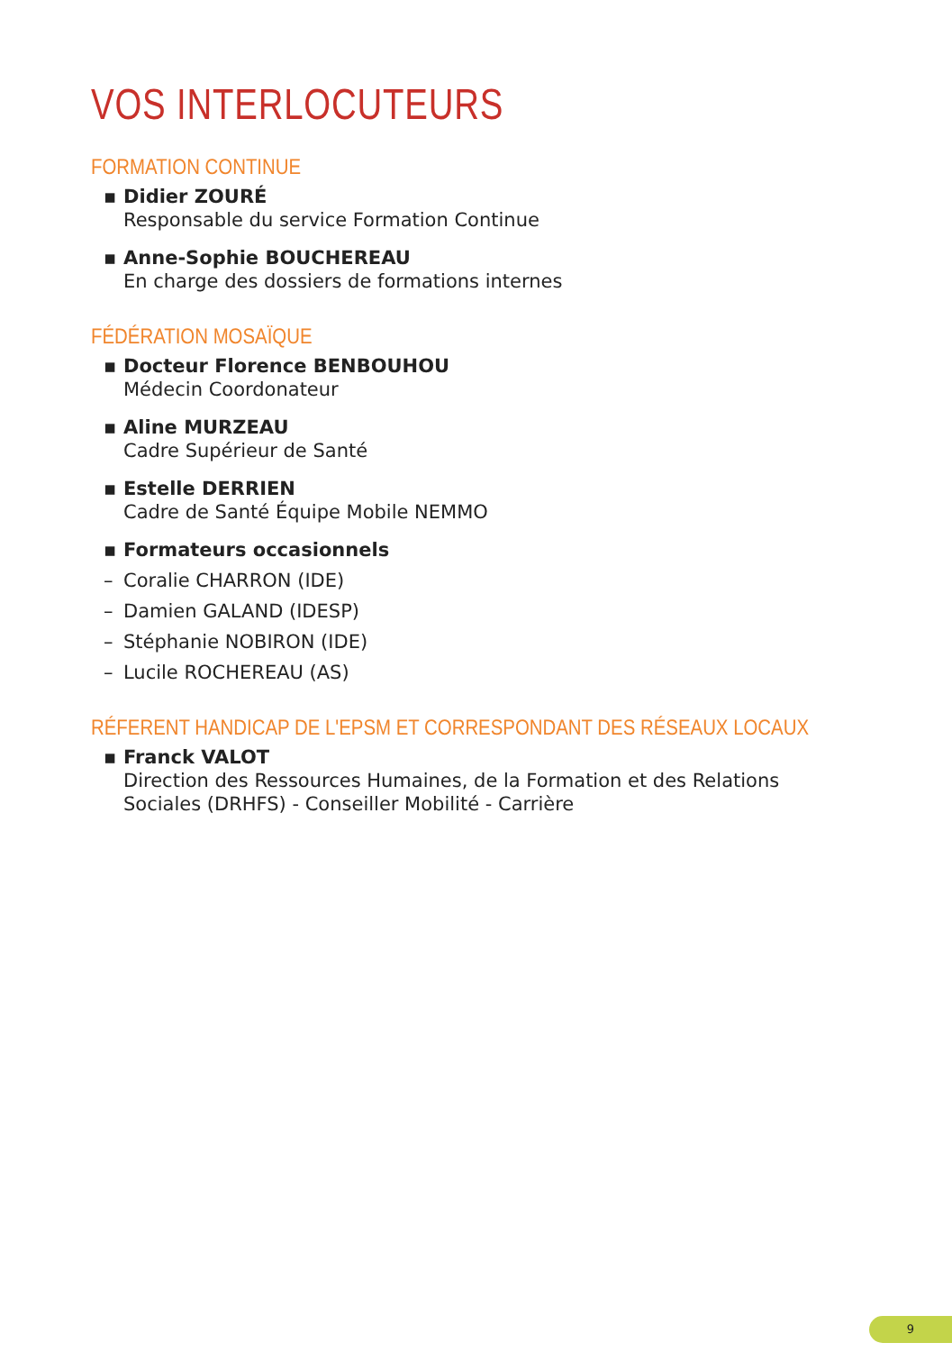VOS INTERLOCUTEURS
FORMATION CONTINUE
▪ Didier ZOURÉ
Responsable du service Formation Continue
▪ Anne-Sophie BOUCHEREAU
En charge des dossiers de formations internes
FÉDÉRATION MOSAÏQUE
▪ Docteur Florence BENBOUHOU
Médecin Coordonateur
▪ Aline MURZEAU
Cadre Supérieur de Santé
▪ Estelle DERRIEN
Cadre de Santé Équipe Mobile NEMMO
▪ Formateurs occasionnels
– Coralie CHARRON (IDE)
– Damien GALAND (IDESP)
– Stéphanie NOBIRON (IDE)
– Lucile ROCHEREAU (AS)
RÉFERENT HANDICAP DE L'EPSM ET CORRESPONDANT DES RÉSEAUX LOCAUX
▪ Franck VALOT
Direction des Ressources Humaines, de la Formation et des Relations
Sociales (DRHFS) - Conseiller Mobilité - Carrière
9